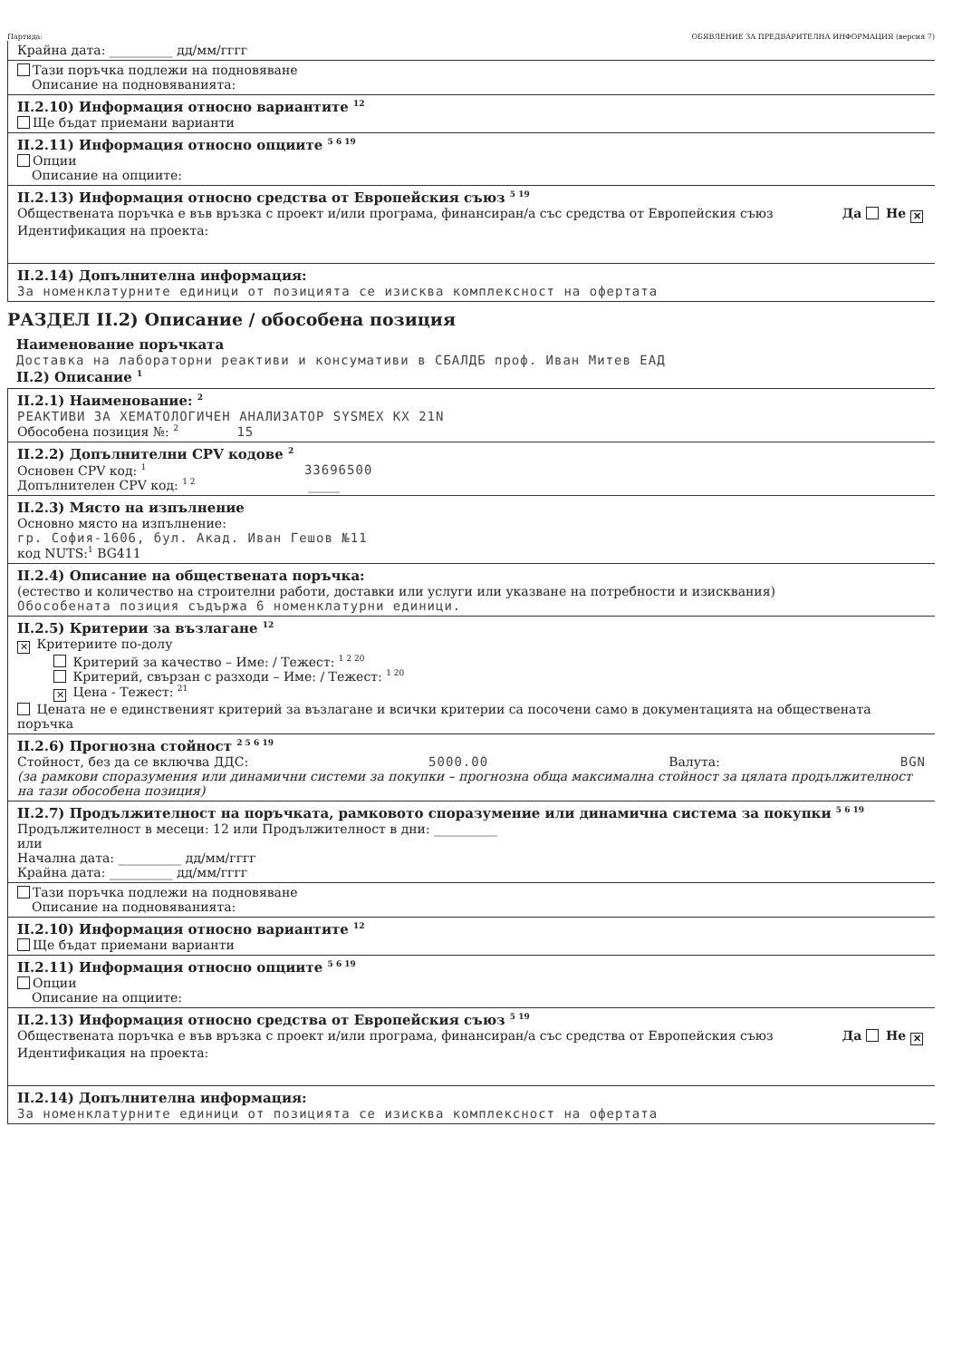Партида: ОБЯВЛЕНИЕ ЗА ПРЕДВАРИТЕЛНА ИНФОРМАЦИЯ (версия 7)
Крайна дата: __________ дд/мм/гггг
Тази поръчка подлежи на подновяване
Описание на подновяванията:
II.2.10) Информация относно вариантите <sup>12</sup>
Ще бъдат приемани варианти
II.2.11) Информация относно опциите <sup>5 6 19</sup>
Опции
Описание на опциите:
II.2.13) Информация относно средства от Европейския съюз <sup>5 19</sup>
Обществената поръчка е във връзка с проект и/или програма, финансиран/а със средства от Европейския съюз Да Не ✕
Идентификация на проекта:
II.2.14) Допълнителна информация:
За номенклатурните единици от позицията се изисква комплексност на офертата
РАЗДЕЛ II.2) Описание / обособена позиция
Наименование поръчката
Доставка на лабораторни реактиви и консумативи в СБАЛДБ проф. Иван Митев ЕАД
II.2) Описание <sup>1</sup>
II.2.1) Наименование: <sup>2</sup>
РЕАКТИВИ ЗА ХЕМАТОЛОГИЧЕН АНАЛИЗАТОР SYSMEX KX 21N
Обособена позиция №: <sup>2</sup> 15
II.2.2) Допълнителни CPV кодове <sup>2</sup>
Основен CPV код: <sup>1</sup> 33696500
Допълнителен CPV код: <sup>1 2</sup> _____
II.2.3) Място на изпълнение
Основно място на изпълнение:
гр. София-1606, бул. Акад. Иван Гешов №11
код NUTS:<sup>1</sup> BG411
II.2.4) Описание на обществената поръчка:
(естество и количество на строителни работи, доставки или услуги или указване на потребности и изисквания)
Обособената позиция съдържа 6 номенклатурни единици.
II.2.5) Критерии за възлагане <sup>12</sup>
✕ Критериите по-долу
Критерий за качество – Име: / Тежест: <sup>1 2 20</sup>
Критерий, свързан с разходи – Име: / Тежест: <sup>1 20</sup>
✕ Цена - Тежест: <sup>21</sup>
Цената не е единственият критерий за възлагане и всички критерии са посочени само в документацията на обществената поръчка
II.2.6) Прогнозна стойност <sup>2 5 6 19</sup>
Стойност, без да се включва ДДС: 5000.00 Валута: BGN
(за рамкови споразумения или динамични системи за покупки – прогнозна обща максимална стойност за цялата продължителност на тази обособена позиция)
II.2.7) Продължителност на поръчката, рамковото споразумение или динамична система за покупки <sup>5 6 19</sup>
Продължителност в месеци: 12 или Продължителност в дни: __________
или
Начална дата: __________ дд/мм/гггг
Крайна дата: __________ дд/мм/гггг
Тази поръчка подлежи на подновяване
Описание на подновяванията:
II.2.10) Информация относно вариантите <sup>12</sup>
Ще бъдат приемани варианти
II.2.11) Информация относно опциите <sup>5 6 19</sup>
Опции
Описание на опциите:
II.2.13) Информация относно средства от Европейския съюз <sup>5 19</sup>
Обществената поръчка е във връзка с проект и/или програма, финансиран/а със средства от Европейския съюз Да Не ✕
Идентификация на проекта:
II.2.14) Допълнителна информация:
За номенклатурните единици от позицията се изисква комплексност на офертата